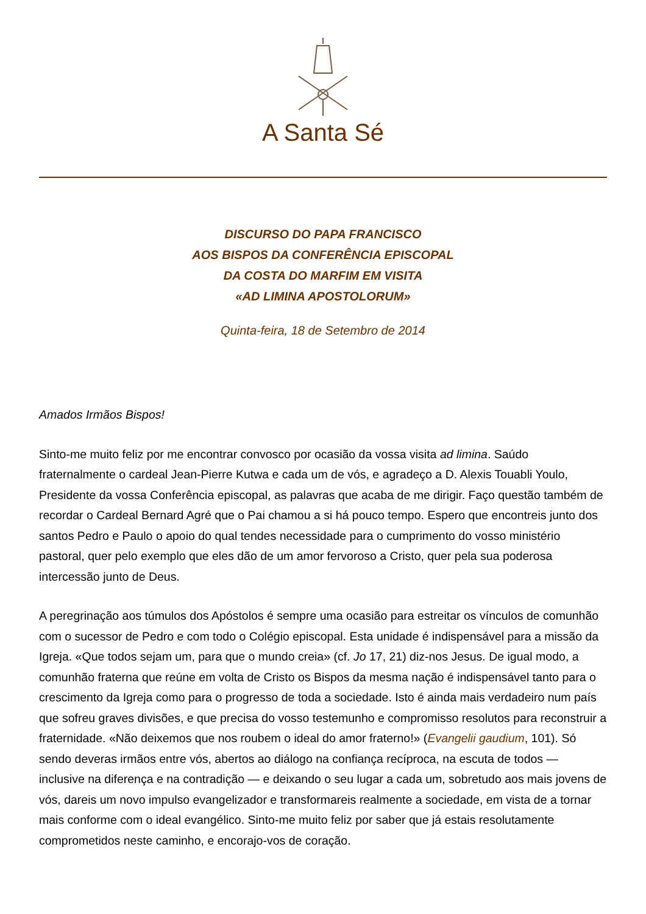A Santa Sé
DISCURSO DO PAPA FRANCISCO
AOS BISPOS DA CONFERÊNCIA EPISCOPAL
DA COSTA DO MARFIM EM VISITA
«AD LIMINA APOSTOLORUM»
Quinta-feira, 18 de Setembro de 2014
Amados Irmãos Bispos!
Sinto-me muito feliz por me encontrar convosco por ocasião da vossa visita ad limina. Saúdo fraternalmente o cardeal Jean-Pierre Kutwa e cada um de vós, e agradeço a D. Alexis Touabli Youlo, Presidente da vossa Conferência episcopal, as palavras que acaba de me dirigir. Faço questão também de recordar o Cardeal Bernard Agré que o Pai chamou a si há pouco tempo. Espero que encontreis junto dos santos Pedro e Paulo o apoio do qual tendes necessidade para o cumprimento do vosso ministério pastoral, quer pelo exemplo que eles dão de um amor fervoroso a Cristo, quer pela sua poderosa intercessão junto de Deus.
A peregrinação aos túmulos dos Apóstolos é sempre uma ocasião para estreitar os vínculos de comunhão com o sucessor de Pedro e com todo o Colégio episcopal. Esta unidade é indispensável para a missão da Igreja. «Que todos sejam um, para que o mundo creia» (cf. Jo 17, 21) diz-nos Jesus. De igual modo, a comunhão fraterna que reúne em volta de Cristo os Bispos da mesma nação é indispensável tanto para o crescimento da Igreja como para o progresso de toda a sociedade. Isto é ainda mais verdadeiro num país que sofreu graves divisões, e que precisa do vosso testemunho e compromisso resolutos para reconstruir a fraternidade. «Não deixemos que nos roubem o ideal do amor fraterno!» (Evangelii gaudium, 101). Só sendo deveras irmãos entre vós, abertos ao diálogo na confiança recíproca, na escuta de todos — inclusive na diferença e na contradição — e deixando o seu lugar a cada um, sobretudo aos mais jovens de vós, dareis um novo impulso evangelizador e transformareis realmente a sociedade, em vista de a tornar mais conforme com o ideal evangélico. Sinto-me muito feliz por saber que já estais resolutamente comprometidos neste caminho, e encorajo-vos de coração.